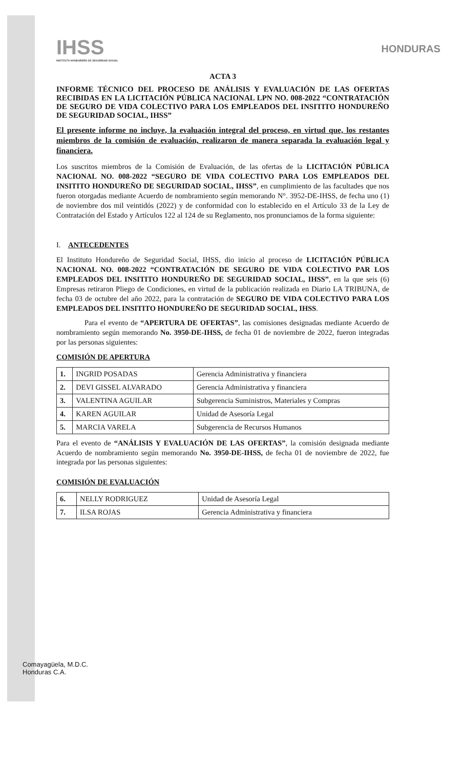IHSS
INSTITUTO HONDUREÑO DE SEGURIDAD SOCIAL
HONDURAS
ACTA 3
INFORME TÉCNICO DEL PROCESO DE ANÁLISIS Y EVALUACIÓN DE LAS OFERTAS RECIBIDAS EN LA LICITACIÓN PÚBLICA NACIONAL LPN NO. 008-2022 “CONTRATACIÓN DE SEGURO DE VIDA COLECTIVO PARA LOS EMPLEADOS DEL INSITITO HONDUREÑO DE SEGURIDAD SOCIAL, IHSS”
El presente informe no incluye, la evaluación integral del proceso, en virtud que, los restantes miembros de la comisión de evaluación, realizaron de manera separada la evaluación legal y financiera.
Los suscritos miembros de la Comisión de Evaluación, de las ofertas de la LICITACIÓN PÚBLICA NACIONAL NO. 008-2022 “SEGURO DE VIDA COLECTIVO PARA LOS EMPLEADOS DEL INSITITO HONDUREÑO DE SEGURIDAD SOCIAL, IHSS”, en cumplimiento de las facultades que nos fueron otorgadas mediante Acuerdo de nombramiento según memorando N°. 3952-DE-IHSS, de fecha uno (1) de noviembre dos mil veintidós (2022) y de conformidad con lo establecido en el Artículo 33 de la Ley de Contratación del Estado y Artículos 122 al 124 de su Reglamento, nos pronunciamos de la forma siguiente:
I. ANTECEDENTES
El Instituto Hondureño de Seguridad Social, IHSS, dio inicio al proceso de LICITACIÓN PÚBLICA NACIONAL NO. 008-2022 “CONTRATACIÓN DE SEGURO DE VIDA COLECTIVO PAR LOS EMPLEADOS DEL INSITITO HONDUREÑO DE SEGURIDAD SOCIAL, IHSS”, en la que seis (6) Empresas retiraron Pliego de Condiciones, en virtud de la publicación realizada en Diario LA TRIBUNA, de fecha 03 de octubre del año 2022, para la contratación de SEGURO DE VIDA COLECTIVO PARA LOS EMPLEADOS DEL INSITITO HONDUREÑO DE SEGURIDAD SOCIAL, IHSS.
Para el evento de “APERTURA DE OFERTAS”, las comisiones designadas mediante Acuerdo de nombramiento según memorando No. 3950-DE-IHSS, de fecha 01 de noviembre de 2022, fueron integradas por las personas siguientes:
COMISIÓN DE APERTURA
| 1. | INGRID POSADAS | Gerencia Administrativa y financiera |
| 2. | DEVI GISSEL ALVARADO | Gerencia Administrativa y financiera |
| 3. | VALENTINA AGUILAR | Subgerencia Suministros, Materiales y Compras |
| 4. | KAREN AGUILAR | Unidad de Asesoría Legal |
| 5. | MARCIA VARELA | Subgerencia de Recursos Humanos |
Para el evento de “ANÁLISIS Y EVALUACIÓN DE LAS OFERTAS”, la comisión designada mediante Acuerdo de nombramiento según memorando No. 3950-DE-IHSS, de fecha 01 de noviembre de 2022, fue integrada por las personas siguientes:
COMISIÓN DE EVALUACIÓN
| 6. | NELLY RODRIGUEZ | Unidad de Asesoría Legal |
| 7. | ILSA ROJAS | Gerencia Administrativa y financiera |
Comayagüela, M.D.C.
Honduras C.A.